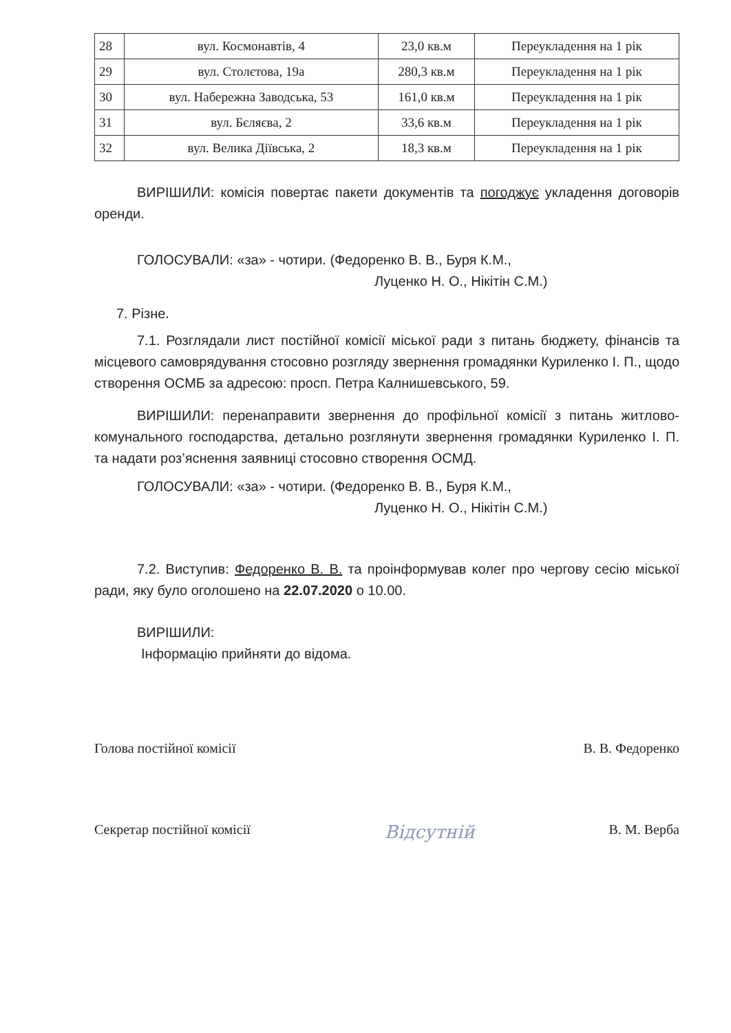| 28 | вул. Космонавтів, 4 | 23,0 кв.м | Переукладення на 1 рік |
| 29 | вул. Столєтова, 19а | 280,3 кв.м | Переукладення на 1 рік |
| 30 | вул. Набережна Заводська, 53 | 161,0 кв.м | Переукладення на 1 рік |
| 31 | вул. Бєляєва, 2 | 33,6 кв.м | Переукладення на 1 рік |
| 32 | вул. Велика Діївська, 2 | 18,3 кв.м | Переукладення на 1 рік |
ВИРІШИЛИ: комісія повертає пакети документів та погоджує укладення договорів оренди.
ГОЛОСУВАЛИ: «за» - чотири. (Федоренко В. В., Буря К.М.,
Луценко Н. О., Нікітін С.М.)
7. Різне.
7.1. Розглядали лист постійної комісії міської ради з питань бюджету, фінансів та місцевого самоврядування стосовно розгляду звернення громадянки Куриленко І. П., щодо створення ОСМБ за адресою: просп. Петра Калнишевського, 59.
ВИРІШИЛИ: перенаправити звернення до профільної комісії з питань житлово-комунального господарства, детально розглянути звернення громадянки Куриленко І. П. та надати роз’яснення заявниці стосовно створення ОСМД.
ГОЛОСУВАЛИ: «за» - чотири. (Федоренко В. В., Буря К.М.,
Луценко Н. О., Нікітін С.М.)
7.2. Виступив: Федоренко В. В. та проінформував колег про чергову сесію міської ради, яку було оголошено на 22.07.2020 о 10.00.
ВИРІШИЛИ:
Інформацію прийняти до відома.
Голова постійної комісії В. В. Федоренко
Секретар постійної комісії Відсутній В. М. Верба